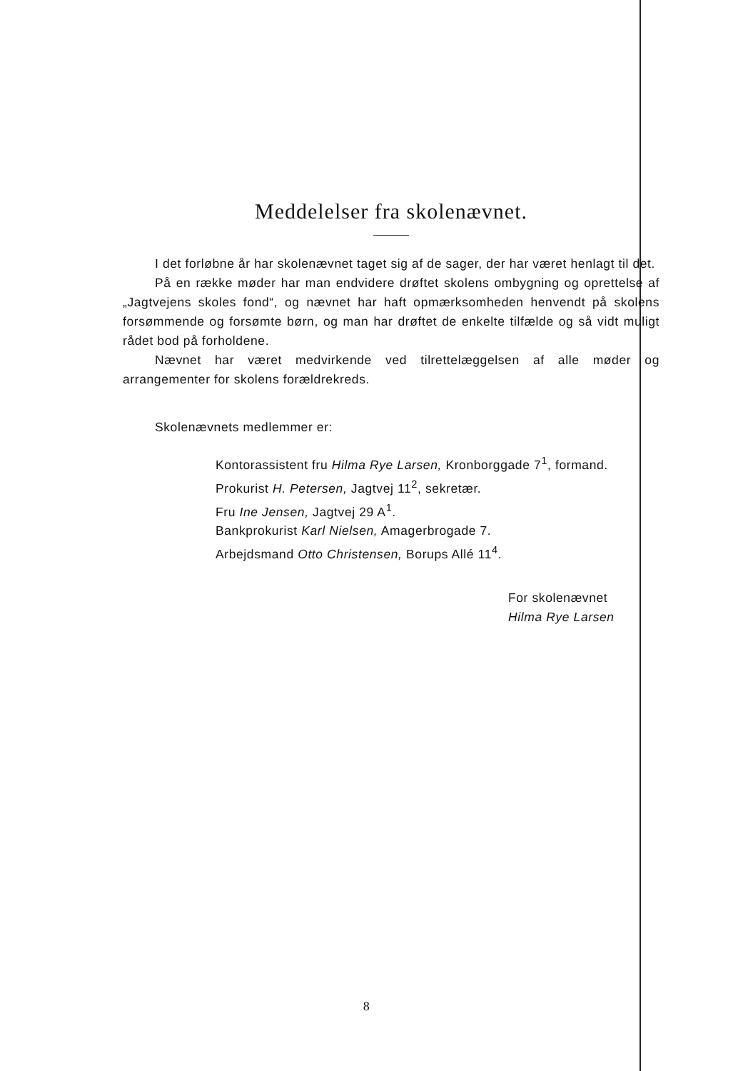Meddelelser fra skolenævnet.
I det forløbne år har skolenævnet taget sig af de sager, der har været henlagt til det.
På en række møder har man endvidere drøftet skolens ombygning og oprettelse af „Jagtvejens skoles fond“, og nævnet har haft opmærksomheden henvendt på skolens forsømmende og forsømte børn, og man har drøftet de enkelte tilfælde og så vidt muligt rådet bod på forholdene.
Nævnet har været medvirkende ved tilrettelæggelsen af alle møder og arrangementer for skolens forældrekreds.
Skolenævnets medlemmer er:
Kontorassistent fru Hilma Rye Larsen, Kronborggade 7<sup>1</sup>, formand.
Prokurist H. Petersen, Jagtvej 11<sup>2</sup>, sekretær.
Fru Ine Jensen, Jagtvej 29 A<sup>1</sup>.
Bankprokurist Karl Nielsen, Amagerbrogade 7.
Arbejdsmand Otto Christensen, Borups Allé 11<sup>4</sup>.
For skolenævnet
Hilma Rye Larsen
8